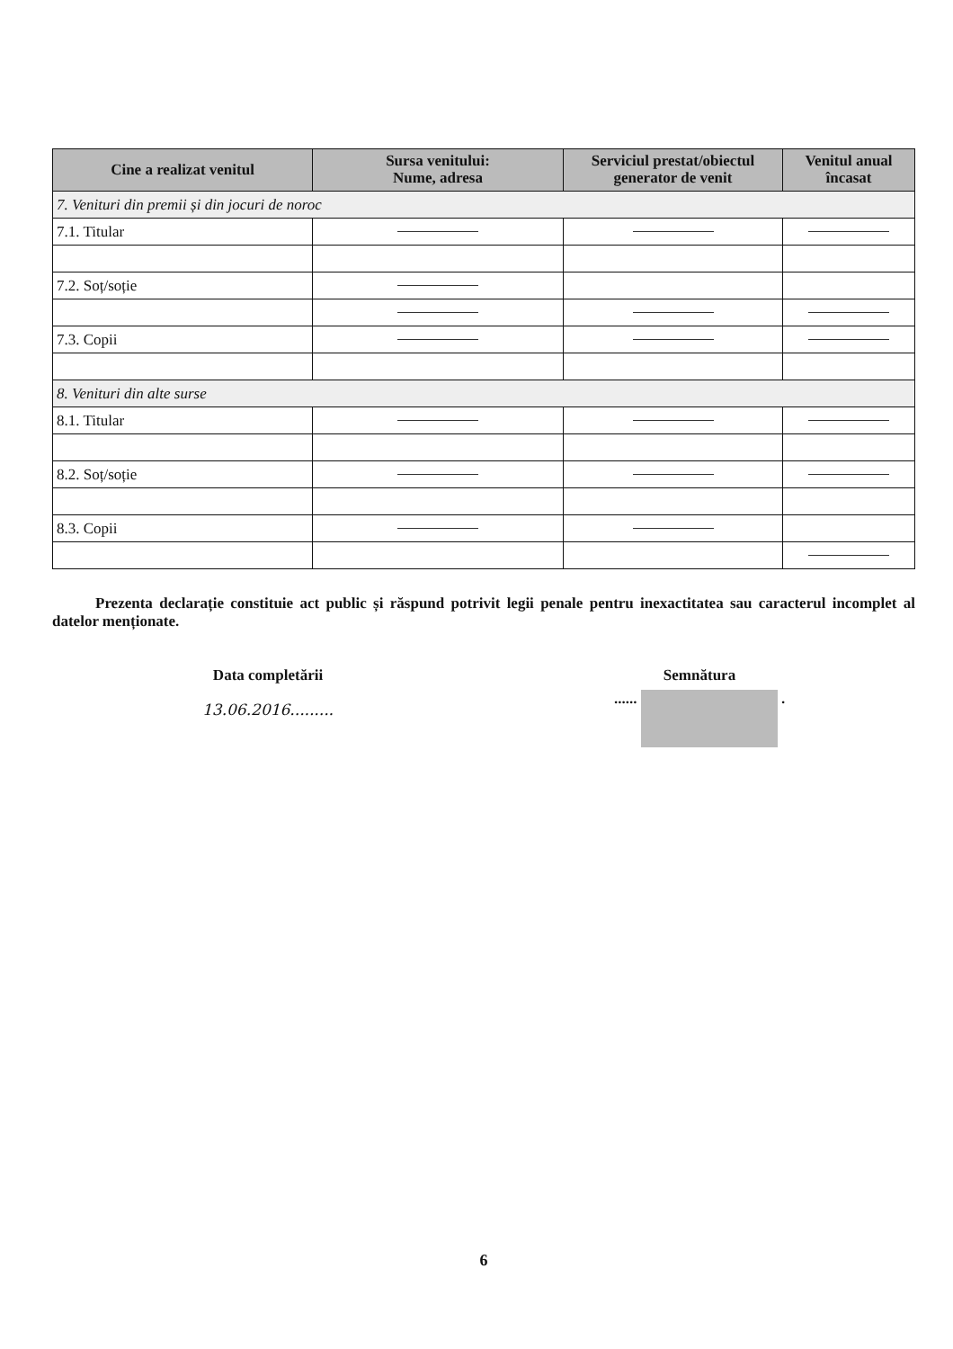| Cine a realizat venitul | Sursa venitului: Nume, adresa | Serviciul prestat/obiectul generator de venit | Venitul anual încasat |
| --- | --- | --- | --- |
| 7. Venituri din premii și din jocuri de noroc | | | |
| 7.1. Titular | | | |
| 7.2. Soț/soție | | | |
| 7.3. Copii | | | |
| 8. Venituri din alte surse | | | |
| 8.1. Titular | | | |
| 8.2. Soț/soție | | | |
| 8.3. Copii | | | |
Prezenta declarație constituie act public și răspund potrivit legii penale pentru inexactitatea sau caracterul incomplet al datelor menționate.
Data completării
13.06.2016.........
Semnătura
...... .
6